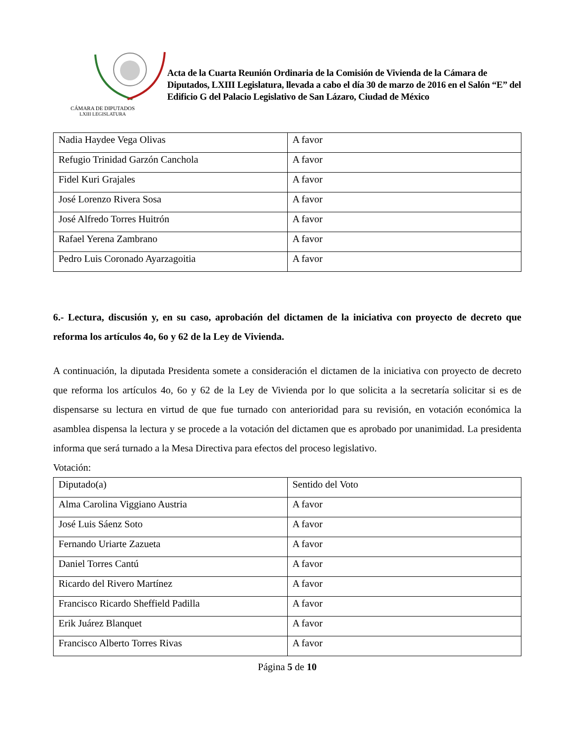CÁMARA DE DIPUTADOS
LXIII LEGISLATURA
Acta de la Cuarta Reunión Ordinaria de la Comisión de Vivienda de la Cámara de Diputados, LXIII Legislatura, llevada a cabo el día 30 de marzo de 2016 en el Salón “E” del Edificio G del Palacio Legislativo de San Lázaro, Ciudad de México
| Nadia Haydee Vega Olivas | A favor |
| Refugio Trinidad Garzón Canchola | A favor |
| Fidel Kuri Grajales | A favor |
| José Lorenzo Rivera Sosa | A favor |
| José Alfredo Torres Huitrón | A favor |
| Rafael Yerena Zambrano | A favor |
| Pedro Luis Coronado Ayarzagoitia | A favor |
6.- Lectura, discusión y, en su caso, aprobación del dictamen de la iniciativa con proyecto de decreto que reforma los artículos 4o, 6o y 62 de la Ley de Vivienda.
A continuación, la diputada Presidenta somete a consideración el dictamen de la iniciativa con proyecto de decreto que reforma los artículos 4o, 6o y 62 de la Ley de Vivienda por lo que solicita a la secretaría solicitar si es de dispensarse su lectura en virtud de que fue turnado con anterioridad para su revisión, en votación económica la asamblea dispensa la lectura y se procede a la votación del dictamen que es aprobado por unanimidad. La presidenta informa que será turnado a la Mesa Directiva para efectos del proceso legislativo.
Votación:
| Diputado(a) | Sentido del Voto |
| Alma Carolina Viggiano Austria | A favor |
| José Luis Sáenz Soto | A favor |
| Fernando Uriarte Zazueta | A favor |
| Daniel Torres Cantú | A favor |
| Ricardo del Rivero Martínez | A favor |
| Francisco Ricardo Sheffield Padilla | A favor |
| Erik Juárez Blanquet | A favor |
| Francisco Alberto Torres Rivas | A favor |
Página 5 de 10